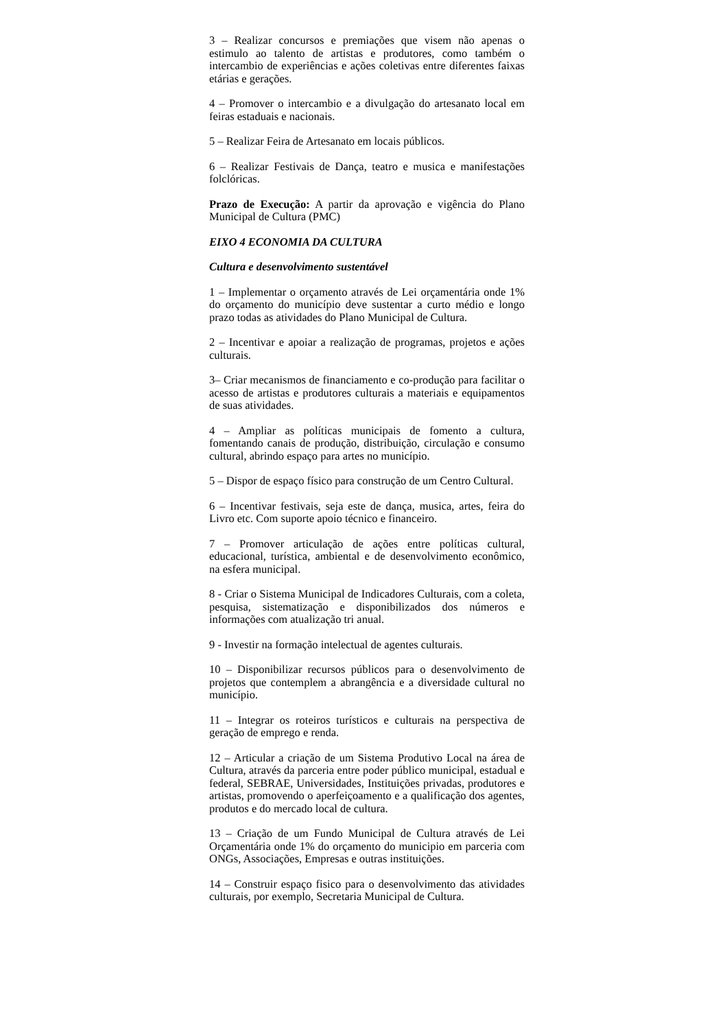3 – Realizar concursos e premiações que visem não apenas o estimulo ao talento de artistas e produtores, como também o intercambio de experiências e ações coletivas entre diferentes faixas etárias e gerações.
4 – Promover o intercambio e a divulgação do artesanato local em feiras estaduais e nacionais.
5 – Realizar Feira de Artesanato em locais públicos.
6 – Realizar Festivais de Dança, teatro e musica e manifestações folclóricas.
Prazo de Execução: A partir da aprovação e vigência do Plano Municipal de Cultura (PMC)
EIXO 4 ECONOMIA DA CULTURA
Cultura e desenvolvimento sustentável
1 – Implementar o orçamento através de Lei orçamentária onde 1% do orçamento do município deve sustentar a curto médio e longo prazo todas as atividades do Plano Municipal de Cultura.
2 – Incentivar e apoiar a realização de programas, projetos e ações culturais.
3– Criar mecanismos de financiamento e co-produção para facilitar o acesso de artistas e produtores culturais a materiais e equipamentos de suas atividades.
4 – Ampliar as políticas municipais de fomento a cultura, fomentando canais de produção, distribuição, circulação e consumo cultural, abrindo espaço para artes no município.
5 – Dispor de espaço físico para construção de um Centro Cultural.
6 – Incentivar festivais, seja este de dança, musica, artes, feira do Livro etc. Com suporte apoio técnico e financeiro.
7 – Promover articulação de ações entre políticas cultural, educacional, turística, ambiental e de desenvolvimento econômico, na esfera municipal.
8 - Criar o Sistema Municipal de Indicadores Culturais, com a coleta, pesquisa, sistematização e disponibilizados dos números e informações com atualização tri anual.
9 - Investir na formação intelectual de agentes culturais.
10 – Disponibilizar recursos públicos para o desenvolvimento de projetos que contemplem a abrangência e a diversidade cultural no município.
11 – Integrar os roteiros turísticos e culturais na perspectiva de geração de emprego e renda.
12 – Articular a criação de um Sistema Produtivo Local na área de Cultura, através da parceria entre poder público municipal, estadual e federal, SEBRAE, Universidades, Instituições privadas, produtores e artistas, promovendo o aperfeiçoamento e a qualificação dos agentes, produtos e do mercado local de cultura.
13 – Criação de um Fundo Municipal de Cultura através de Lei Orçamentária onde 1% do orçamento do municipio em parceria com ONGs, Associações, Empresas e outras instituições.
14 – Construir espaço fisico para o desenvolvimento das atividades culturais, por exemplo, Secretaria Municipal de Cultura.